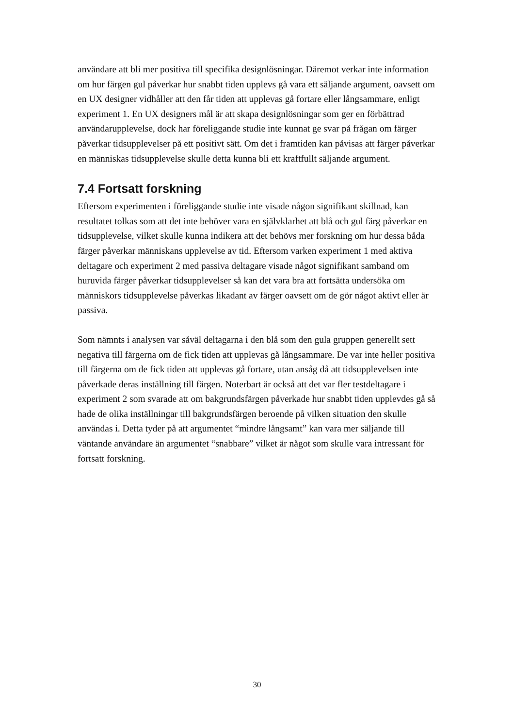användare att bli mer positiva till specifika designlösningar. Däremot verkar inte information om hur färgen gul påverkar hur snabbt tiden upplevs gå vara ett säljande argument, oavsett om en UX designer vidhåller att den får tiden att upplevas gå fortare eller långsammare, enligt experiment 1. En UX designers mål är att skapa designlösningar som ger en förbättrad användarupplevelse, dock har föreliggande studie inte kunnat ge svar på frågan om färger påverkar tidsupplevelser på ett positivt sätt. Om det i framtiden kan påvisas att färger påverkar en människas tidsupplevelse skulle detta kunna bli ett kraftfullt säljande argument.
7.4 Fortsatt forskning
Eftersom experimenten i föreliggande studie inte visade någon signifikant skillnad, kan resultatet tolkas som att det inte behöver vara en självklarhet att blå och gul färg påverkar en tidsupplevelse, vilket skulle kunna indikera att det behövs mer forskning om hur dessa båda färger påverkar människans upplevelse av tid. Eftersom varken experiment 1 med aktiva deltagare och experiment 2 med passiva deltagare visade något signifikant samband om huruvida färger påverkar tidsupplevelser så kan det vara bra att fortsätta undersöka om människors tidsupplevelse påverkas likadant av färger oavsett om de gör något aktivt eller är passiva.
Som nämnts i analysen var såväl deltagarna i den blå som den gula gruppen generellt sett negativa till färgerna om de fick tiden att upplevas gå långsammare. De var inte heller positiva till färgerna om de fick tiden att upplevas gå fortare, utan ansåg då att tidsupplevelsen inte påverkade deras inställning till färgen. Noterbart är också att det var fler testdeltagare i experiment 2 som svarade att om bakgrundsfärgen påverkade hur snabbt tiden upplevdes gå så hade de olika inställningar till bakgrundsfärgen beroende på vilken situation den skulle användas i. Detta tyder på att argumentet “mindre långsamt” kan vara mer säljande till väntande användare än argumentet “snabbare” vilket är något som skulle vara intressant för fortsatt forskning.
30